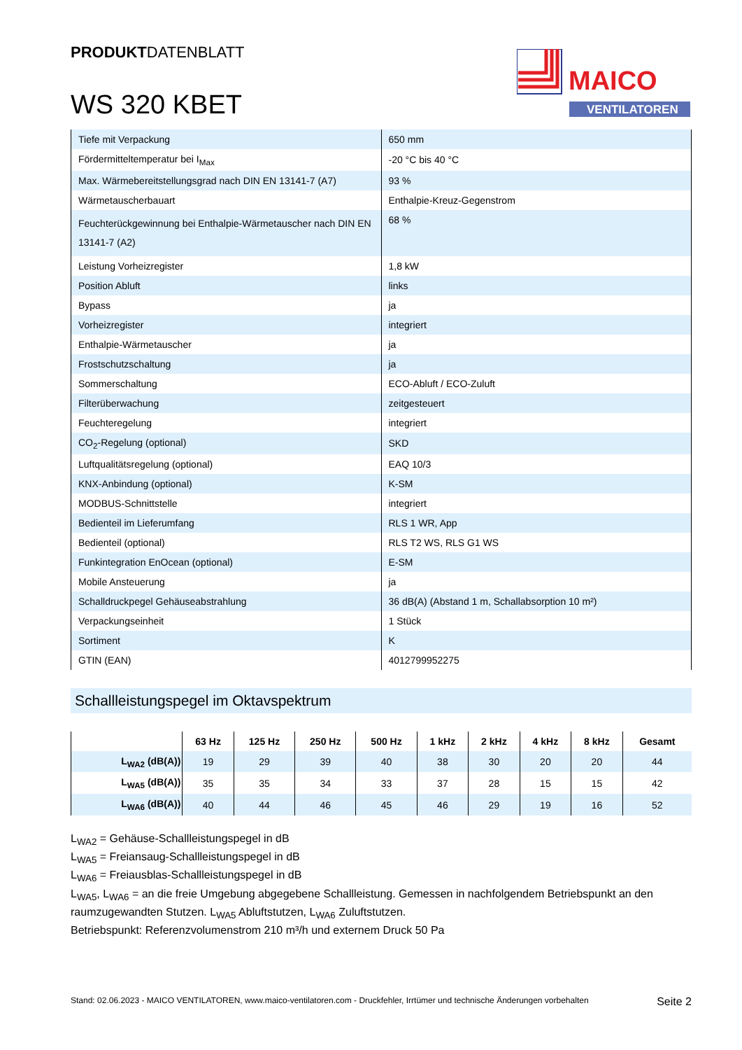PRODUKTDATENBLATT
WS 320 KBET
MAICO
VENTILATOREN
| Tiefe mit Verpackung | 650 mm |
| Fördermitteltemperatur bei I<sub>Max</sub> | -20 °C bis 40 °C |
| Max. Wärmebereitstellungsgrad nach DIN EN 13141-7 (A7) | 93 % |
| Wärmetauscherbauart | Enthalpie-Kreuz-Gegenstrom |
| Feuchterückgewinnung bei Enthalpie-Wärmetauscher nach DIN EN 13141-7 (A2) | 68 % |
| Leistung Vorheizregister | 1,8 kW |
| Position Abluft | links |
| Bypass | ja |
| Vorheizregister | integriert |
| Enthalpie-Wärmetauscher | ja |
| Frostschutzschaltung | ja |
| Sommerschaltung | ECO-Abluft / ECO-Zuluft |
| Filterüberwachung | zeitgesteuert |
| Feuchteregelung | integriert |
| CO<sub>2</sub>-Regelung (optional) | SKD |
| Luftqualitätsregelung (optional) | EAQ 10/3 |
| KNX-Anbindung (optional) | K-SM |
| MODBUS-Schnittstelle | integriert |
| Bedienteil im Lieferumfang | RLS 1 WR, App |
| Bedienteil (optional) | RLS T2 WS, RLS G1 WS |
| Funkintegration EnOcean (optional) | E-SM |
| Mobile Ansteuerung | ja |
| Schalldruckpegel Gehäuseabstrahlung | 36 dB(A) (Abstand 1 m, Schallabsorption 10 m²) |
| Verpackungseinheit | 1 Stück |
| Sortiment | K |
| GTIN (EAN) | 4012799952275 |
Schallleistungspegel im Oktavspektrum
| | 63 Hz | 125 Hz | 250 Hz | 500 Hz | 1 kHz | 2 kHz | 4 kHz | 8 kHz | Gesamt |
| --- | --- | --- | --- | --- | --- | --- | --- | --- | --- |
| L<sub>WA2</sub> (dB(A)) | 19 | 29 | 39 | 40 | 38 | 30 | 20 | 20 | 44 |
| L<sub>WA5</sub> (dB(A)) | 35 | 35 | 34 | 33 | 37 | 28 | 15 | 15 | 42 |
| L<sub>WA6</sub> (dB(A)) | 40 | 44 | 46 | 45 | 46 | 29 | 19 | 16 | 52 |
L<sub>WA2</sub> = Gehäuse-Schallleistungspegel in dB
L<sub>WA5</sub> = Freiansaug-Schallleistungspegel in dB
L<sub>WA6</sub> = Freiausblas-Schallleistungspegel in dB
L<sub>WA5</sub>, L<sub>WA6</sub> = an die freie Umgebung abgegebene Schallleistung. Gemessen in nachfolgendem Betriebspunkt an den raumzugewandten Stutzen. L<sub>WA5</sub> Abluftstutzen, L<sub>WA6</sub> Zuluftstutzen.
Betriebspunkt: Referenzvolumenstrom 210 m³/h und externem Druck 50 Pa
Stand: 02.06.2023 - MAICO VENTILATOREN, www.maico-ventilatoren.com - Druckfehler, Irrtümer und technische Änderungen vorbehalten Seite 2